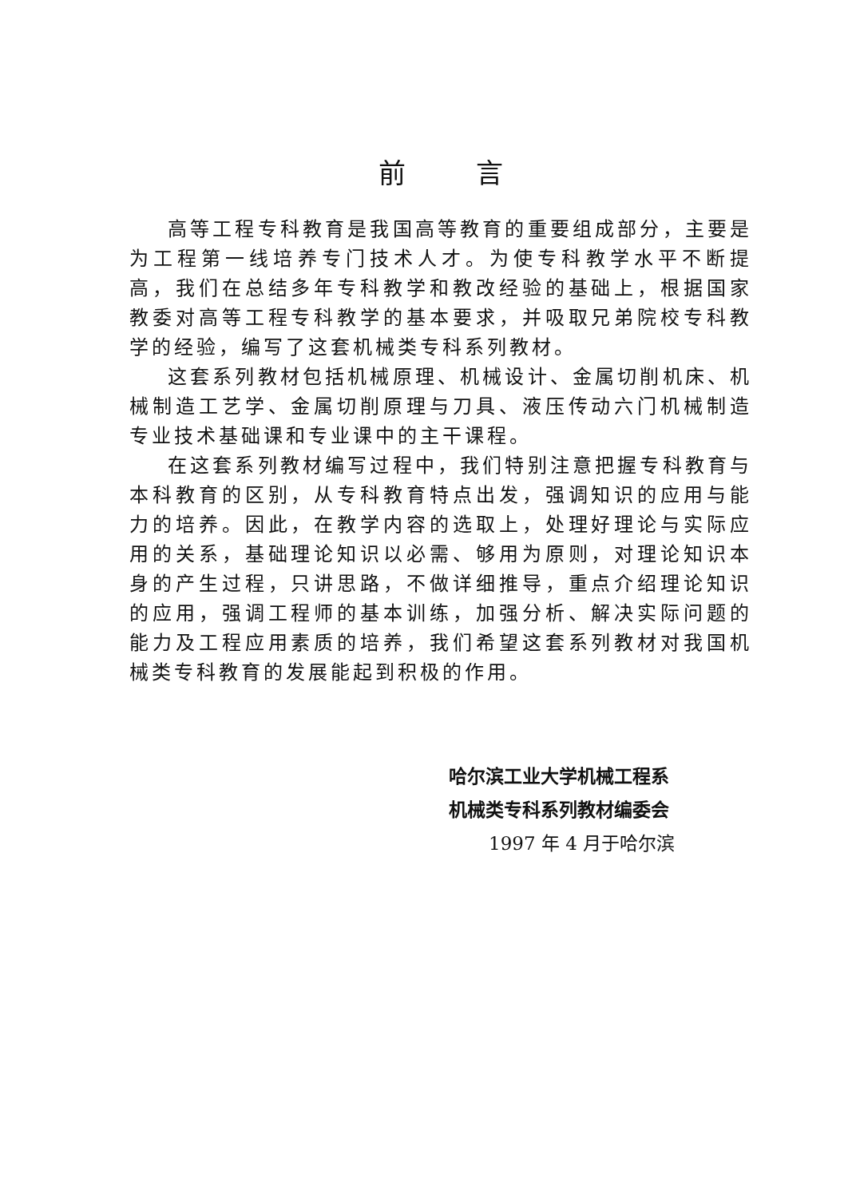前言
高等工程专科教育是我国高等教育的重要组成部分，主要是为工程第一线培养专门技术人才。为使专科教学水平不断提高，我们在总结多年专科教学和教改经验的基础上，根据国家教委对高等工程专科教学的基本要求，并吸取兄弟院校专科教学的经验，编写了这套机械类专科系列教材。
这套系列教材包括机械原理、机械设计、金属切削机床、机械制造工艺学、金属切削原理与刀具、液压传动六门机械制造专业技术基础课和专业课中的主干课程。
在这套系列教材编写过程中，我们特别注意把握专科教育与本科教育的区别，从专科教育特点出发，强调知识的应用与能力的培养。因此，在教学内容的选取上，处理好理论与实际应用的关系，基础理论知识以必需、够用为原则，对理论知识本身的产生过程，只讲思路，不做详细推导，重点介绍理论知识的应用，强调工程师的基本训练，加强分析、解决实际问题的能力及工程应用素质的培养，我们希望这套系列教材对我国机械类专科教育的发展能起到积极的作用。
哈尔滨工业大学机械工程系
机械类专科系列教材编委会
1997 年 4 月于哈尔滨